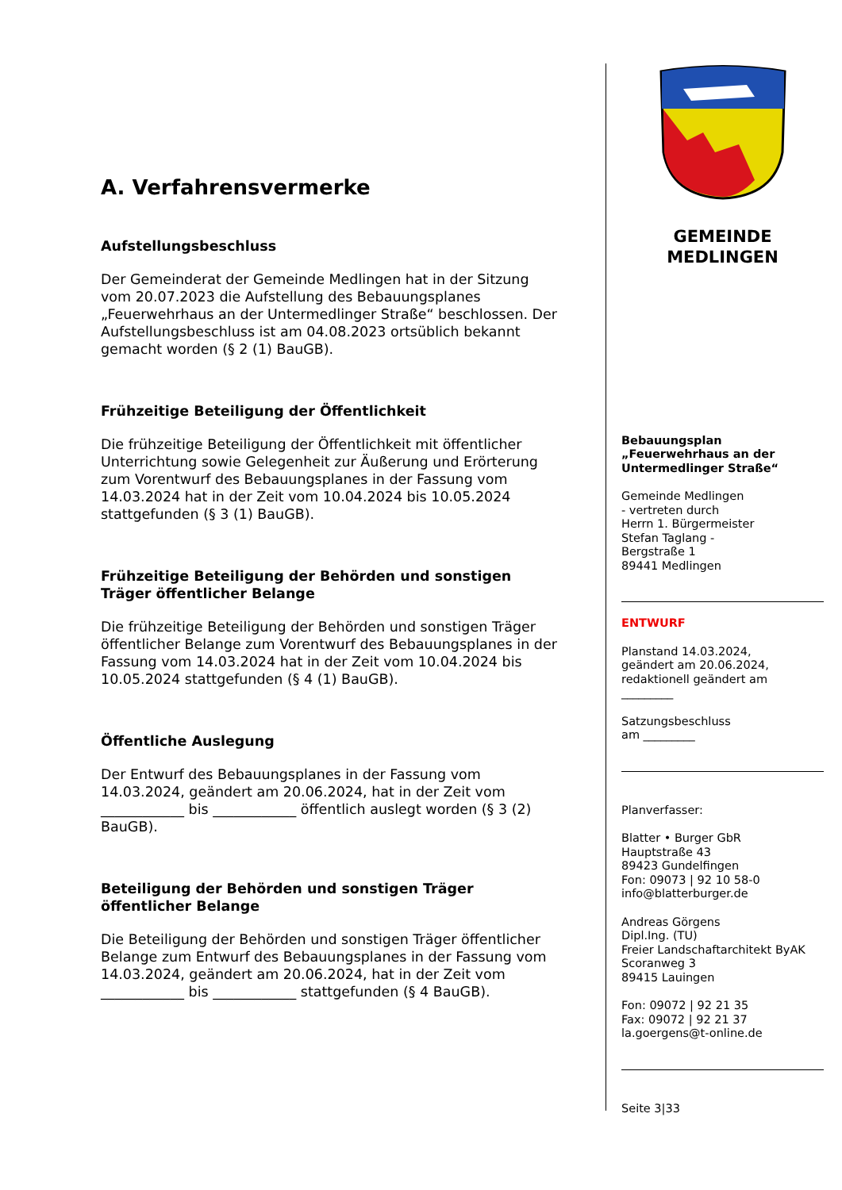A. Verfahrensvermerke
Aufstellungsbeschluss
Der Gemeinderat der Gemeinde Medlingen hat in der Sitzung vom 20.07.2023 die Aufstellung des Bebauungsplanes „Feuerwehrhaus an der Untermedlinger Straße“ beschlossen. Der Aufstellungsbeschluss ist am 04.08.2023 ortsüblich bekannt gemacht worden (§ 2 (1) BauGB).
Frühzeitige Beteiligung der Öffentlichkeit
Die frühzeitige Beteiligung der Öffentlichkeit mit öffentlicher Unterrichtung sowie Gelegenheit zur Äußerung und Erörterung zum Vorentwurf des Bebauungsplanes in der Fassung vom 14.03.2024 hat in der Zeit vom 10.04.2024 bis 10.05.2024 stattgefunden (§ 3 (1) BauGB).
Frühzeitige Beteiligung der Behörden und sonstigen Träger öffentlicher Belange
Die frühzeitige Beteiligung der Behörden und sonstigen Träger öffentlicher Belange zum Vorentwurf des Bebauungsplanes in der Fassung vom 14.03.2024 hat in der Zeit vom 10.04.2024 bis 10.05.2024 stattgefunden (§ 4 (1) BauGB).
Öffentliche Auslegung
Der Entwurf des Bebauungsplanes in der Fassung vom 14.03.2024, geändert am 20.06.2024, hat in der Zeit vom ____________ bis ____________ öffentlich auslegt worden (§ 3 (2) BauGB).
Beteiligung der Behörden und sonstigen Träger öffentlicher Belange
Die Beteiligung der Behörden und sonstigen Träger öffentlicher Belange zum Entwurf des Bebauungsplanes in der Fassung vom 14.03.2024, geändert am 20.06.2024, hat in der Zeit vom ____________ bis ____________ stattgefunden (§ 4 BauGB).
GEMEINDE
MEDLINGEN
Bebauungsplan
„Feuerwehrhaus an der Untermedlinger Straße“
Gemeinde Medlingen
- vertreten durch
Herrn 1. Bürgermeister
Stefan Taglang -
Bergstraße 1
89441 Medlingen
ENTWURF
Planstand 14.03.2024,
geändert am 20.06.2024,
redaktionell geändert am
_________
Satzungsbeschluss
am _________
Planverfasser:
Blatter • Burger GbR
Hauptstraße 43
89423 Gundelfingen
Fon: 09073 | 92 10 58-0
info@blatterburger.de
Andreas Görgens
Dipl.Ing. (TU)
Freier Landschaftarchitekt ByAK
Scoranweg 3
89415 Lauingen
Fon: 09072 | 92 21 35
Fax: 09072 | 92 21 37
la.goergens@t-online.de
Seite 3|33